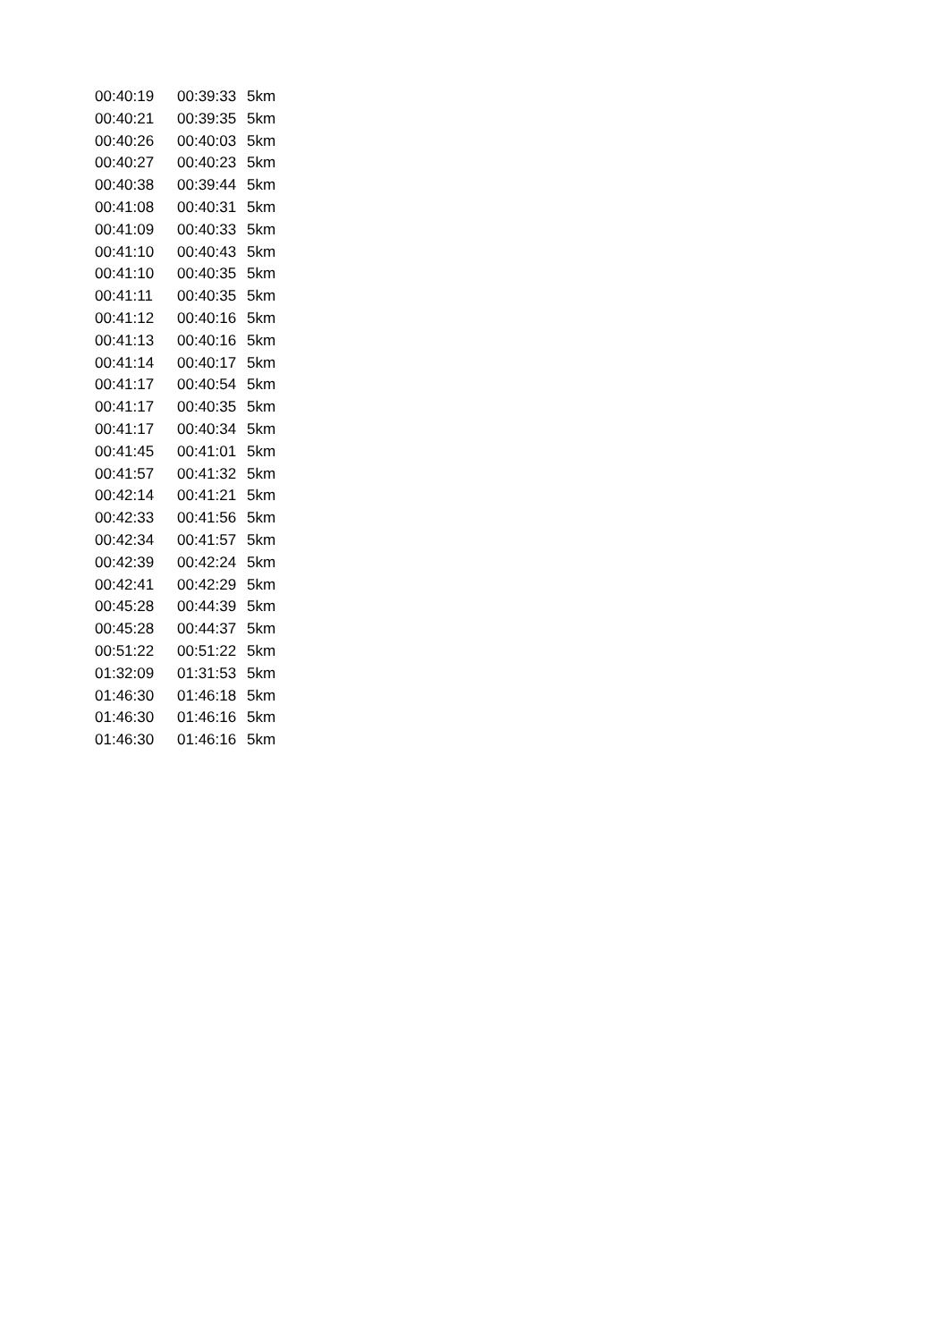| 00:40:19 | 00:39:33 | 5km |
| 00:40:21 | 00:39:35 | 5km |
| 00:40:26 | 00:40:03 | 5km |
| 00:40:27 | 00:40:23 | 5km |
| 00:40:38 | 00:39:44 | 5km |
| 00:41:08 | 00:40:31 | 5km |
| 00:41:09 | 00:40:33 | 5km |
| 00:41:10 | 00:40:43 | 5km |
| 00:41:10 | 00:40:35 | 5km |
| 00:41:11 | 00:40:35 | 5km |
| 00:41:12 | 00:40:16 | 5km |
| 00:41:13 | 00:40:16 | 5km |
| 00:41:14 | 00:40:17 | 5km |
| 00:41:17 | 00:40:54 | 5km |
| 00:41:17 | 00:40:35 | 5km |
| 00:41:17 | 00:40:34 | 5km |
| 00:41:45 | 00:41:01 | 5km |
| 00:41:57 | 00:41:32 | 5km |
| 00:42:14 | 00:41:21 | 5km |
| 00:42:33 | 00:41:56 | 5km |
| 00:42:34 | 00:41:57 | 5km |
| 00:42:39 | 00:42:24 | 5km |
| 00:42:41 | 00:42:29 | 5km |
| 00:45:28 | 00:44:39 | 5km |
| 00:45:28 | 00:44:37 | 5km |
| 00:51:22 | 00:51:22 | 5km |
| 01:32:09 | 01:31:53 | 5km |
| 01:46:30 | 01:46:18 | 5km |
| 01:46:30 | 01:46:16 | 5km |
| 01:46:30 | 01:46:16 | 5km |